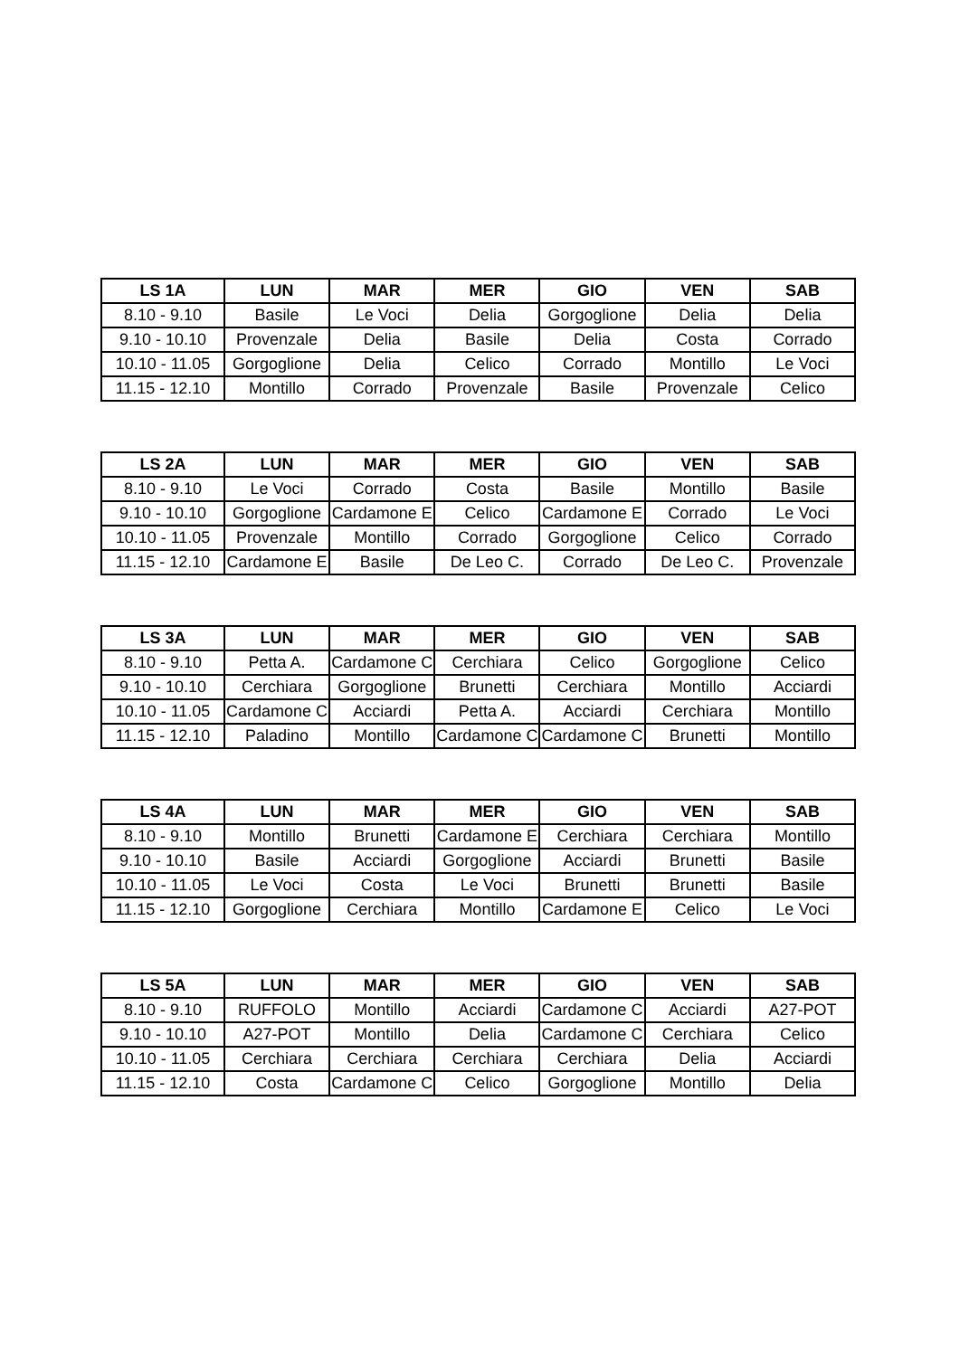| LS 1A | LUN | MAR | MER | GIO | VEN | SAB |
| --- | --- | --- | --- | --- | --- | --- |
| 8.10 - 9.10 | Basile | Le Voci | Delia | Gorgoglione | Delia | Delia |
| 9.10 - 10.10 | Provenzale | Delia | Basile | Delia | Costa | Corrado |
| 10.10 - 11.05 | Gorgoglione | Delia | Celico | Corrado | Montillo | Le Voci |
| 11.15 - 12.10 | Montillo | Corrado | Provenzale | Basile | Provenzale | Celico |
| LS 2A | LUN | MAR | MER | GIO | VEN | SAB |
| --- | --- | --- | --- | --- | --- | --- |
| 8.10 - 9.10 | Le Voci | Corrado | Costa | Basile | Montillo | Basile |
| 9.10 - 10.10 | Gorgoglione | Cardamone E | Celico | Cardamone E | Corrado | Le Voci |
| 10.10 - 11.05 | Provenzale | Montillo | Corrado | Gorgoglione | Celico | Corrado |
| 11.15 - 12.10 | Cardamone E | Basile | De Leo C. | Corrado | De Leo C. | Provenzale |
| LS 3A | LUN | MAR | MER | GIO | VEN | SAB |
| --- | --- | --- | --- | --- | --- | --- |
| 8.10 - 9.10 | Petta A. | Cardamone C | Cerchiara | Celico | Gorgoglione | Celico |
| 9.10 - 10.10 | Cerchiara | Gorgoglione | Brunetti | Cerchiara | Montillo | Acciardi |
| 10.10 - 11.05 | Cardamone C | Acciardi | Petta A. | Acciardi | Cerchiara | Montillo |
| 11.15 - 12.10 | Paladino | Montillo | Cardamone C | Cardamone C | Brunetti | Montillo |
| LS 4A | LUN | MAR | MER | GIO | VEN | SAB |
| --- | --- | --- | --- | --- | --- | --- |
| 8.10 - 9.10 | Montillo | Brunetti | Cardamone E | Cerchiara | Cerchiara | Montillo |
| 9.10 - 10.10 | Basile | Acciardi | Gorgoglione | Acciardi | Brunetti | Basile |
| 10.10 - 11.05 | Le Voci | Costa | Le Voci | Brunetti | Brunetti | Basile |
| 11.15 - 12.10 | Gorgoglione | Cerchiara | Montillo | Cardamone E | Celico | Le Voci |
| LS 5A | LUN | MAR | MER | GIO | VEN | SAB |
| --- | --- | --- | --- | --- | --- | --- |
| 8.10 - 9.10 | RUFFOLO | Montillo | Acciardi | Cardamone C | Acciardi | A27-POT |
| 9.10 - 10.10 | A27-POT | Montillo | Delia | Cardamone C | Cerchiara | Celico |
| 10.10 - 11.05 | Cerchiara | Cerchiara | Cerchiara | Cerchiara | Delia | Acciardi |
| 11.15 - 12.10 | Costa | Cardamone C | Celico | Gorgoglione | Montillo | Delia |